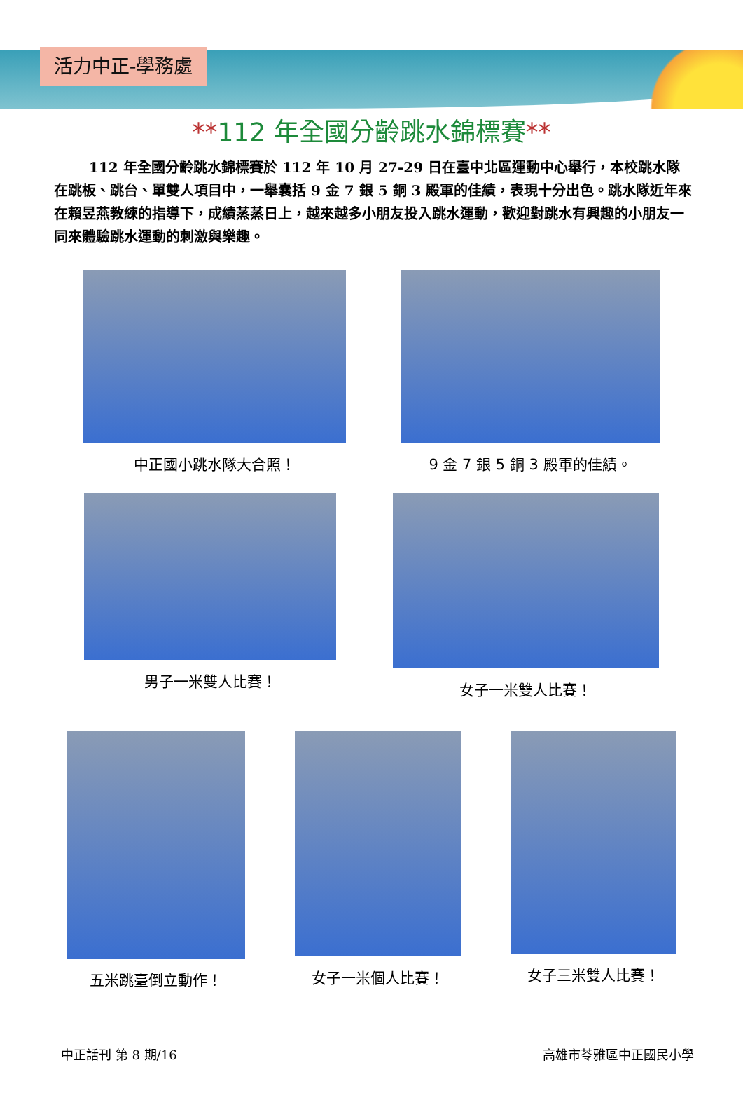活力中正-學務處
**112 年全國分齡跳水錦標賽**
112 年全國分齡跳水錦標賽於 112 年 10 月 27-29 日在臺中北區運動中心舉行，本校跳水隊在跳板、跳台、單雙人項目中，一舉囊括 9 金 7 銀 5 銅 3 殿軍的佳績，表現十分出色。跳水隊近年來在賴昱燕教練的指導下，成績蒸蒸日上，越來越多小朋友投入跳水運動，歡迎對跳水有興趣的小朋友一同來體驗跳水運動的刺激與樂趣。
中正國小跳水隊大合照！ 9 金 7 銀 5 銅 3 殿軍的佳績。
男子一米雙人比賽！ 女子一米雙人比賽！
五米跳臺倒立動作！ 女子一米個人比賽！ 女子三米雙人比賽！
中正話刊 第 8 期/16 高雄市苓雅區中正國民小學